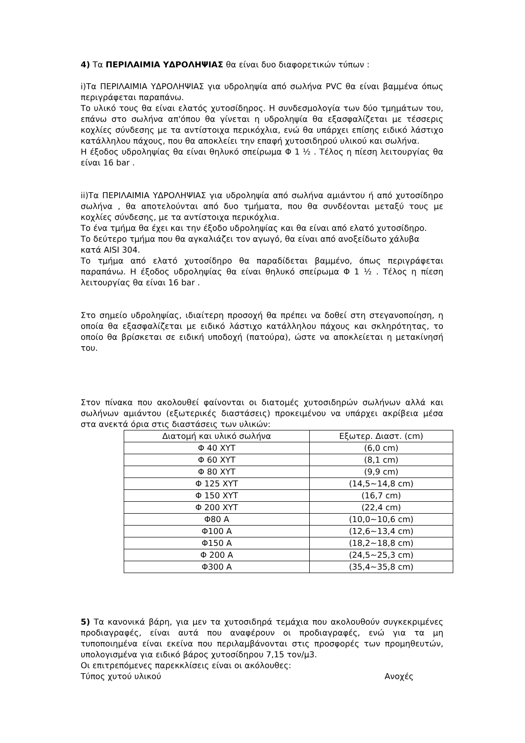4) Τα ΠΕΡΙΛΑΙΜΙΑ ΥΔΡΟΛΗΨΙΑΣ θα είναι δυο διαφορετικών τύπων :
i)Τα ΠΕΡΙΛΑΙΜΙΑ ΥΔΡΟΛΗΨΙΑΣ για υδροληψία από σωλήνα PVC θα είναι βαμμένα όπως περιγράφεται παραπάνω.
Το υλικό τους θα είναι ελατός χυτοσίδηρος. Η συνδεσμολογία των δύο τμημάτων του, επάνω στο σωλήνα απ'όπου θα γίνεται η υδροληψία θα εξασφαλίζεται με τέσσερις κοχλίες σύνδεσης με τα αντίστοιχα περικόχλια, ενώ θα υπάρχει επίσης ειδικό λάστιχο κατάλληλου πάχους, που θα αποκλείει την επαφή χυτοσιδηρού υλικού και σωλήνα.
Η έξοδος υδροληψίας θα είναι θηλυκό σπείρωμα Φ 1 ½ . Τέλος η πίεση λειτουργίας θα είναι 16 bar .
ii)Τα ΠΕΡΙΛΑΙΜΙΑ ΥΔΡΟΛΗΨΙΑΣ για υδροληψία από σωλήνα αμιάντου ή από χυτοσίδηρο σωλήνα , θα αποτελούνται από δυο τμήματα, που θα συνδέονται μεταξύ τους με κοχλίες σύνδεσης, με τα αντίστοιχα περικόχλια.
Το ένα τμήμα θα έχει και την έξοδο υδροληψίας και θα είναι από ελατό χυτοσίδηρο.
Το δεύτερο τμήμα που θα αγκαλιάζει τον αγωγό, θα είναι από ανοξείδωτο χάλυβα
κατά AISI 304.
Το τμήμα από ελατό χυτοσίδηρο θα παραδίδεται βαμμένο, όπως περιγράφεται παραπάνω. Η έξοδος υδροληψίας θα είναι θηλυκό σπείρωμα Φ 1 ½ . Τέλος η πίεση λειτουργίας θα είναι 16 bar .
Στο σημείο υδροληψίας, ιδιαίτερη προσοχή θα πρέπει να δοθεί στη στεγανοποίηση, η οποία θα εξασφαλίζεται με ειδικό λάστιχο κατάλληλου πάχους και σκληρότητας, το οποίο θα βρίσκεται σε ειδική υποδοχή (πατούρα), ώστε να αποκλείεται η μετακίνησή του.
Στον πίνακα που ακολουθεί φαίνονται οι διατομές χυτοσιδηρών σωλήνων αλλά και σωλήνων αμιάντου (εξωτερικές διαστάσεις) προκειμένου να υπάρχει ακρίβεια μέσα στα ανεκτά όρια στις διαστάσεις των υλικών:
| Διατομή και υλικό σωλήνα | Εξωτερ. Διαστ. (cm) |
| --- | --- |
| Φ 40 ΧΥΤ | (6,0 cm) |
| Φ 60 ΧΥΤ | (8,1 cm) |
| Φ 80 ΧΥΤ | (9,9 cm) |
| Φ 125 ΧΥΤ | (14,5~14,8 cm) |
| Φ 150 ΧΥΤ | (16,7 cm) |
| Φ 200 ΧΥΤ | (22,4 cm) |
| Φ80 Α | (10,0~10,6 cm) |
| Φ100 Α | (12,6~13,4 cm) |
| Φ150 Α | (18,2~18,8 cm) |
| Φ 200 Α | (24,5~25,3 cm) |
| Φ300 Α | (35,4~35,8 cm) |
5) Τα κανονικά βάρη, για μεν τα χυτοσιδηρά τεμάχια που ακολουθούν συγκεκριμένες προδιαγραφές, είναι αυτά που αναφέρουν οι προδιαγραφές, ενώ για τα μη τυποποιημένα είναι εκείνα που περιλαμβάνονται στις προσφορές των προμηθευτών, υπολογισμένα για ειδικό βάρος χυτοσίδηρου 7,15 τον/μ3.
Οι επιτρεπόμενες παρεκκλίσεις είναι οι ακόλουθες:
Τύπος χυτού υλικού Ανοχές